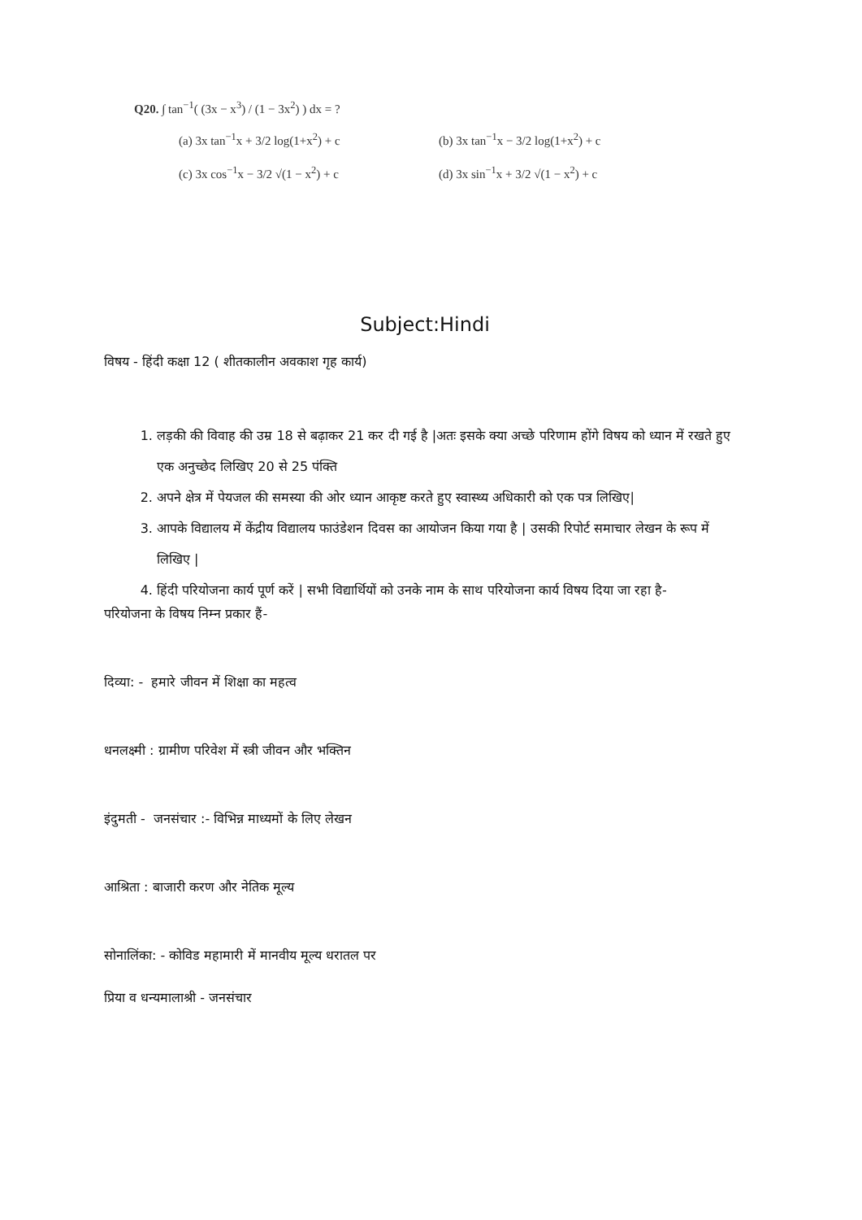Q20. ∫ tan<sup>−1</sup>( (3x − x<sup>3</sup>) / (1 − 3x<sup>2</sup>) ) dx = ?
(a) 3x tan<sup>−1</sup>x + 3/2 log(1+x<sup>2</sup>) + c
(b) 3x tan<sup>−1</sup>x − 3/2 log(1+x<sup>2</sup>) + c
(c) 3x cos<sup>−1</sup>x − 3/2 √(1 − x<sup>2</sup>) + c
(d) 3x sin<sup>−1</sup>x + 3/2 √(1 − x<sup>2</sup>) + c
Subject:Hindi
विषय - हिंदी कक्षा 12 ( शीतकालीन अवकाश गृह कार्य)
1. लड़की की विवाह की उम्र 18 से बढ़ाकर 21 कर दी गई है |अतः इसके क्या अच्छे परिणाम होंगे विषय को ध्यान में रखते हुए एक अनुच्छेद लिखिए 20 से 25 पंक्ति
2. अपने क्षेत्र में पेयजल की समस्या की ओर ध्यान आकृष्ट करते हुए स्वास्थ्य अधिकारी को एक पत्र लिखिए|
3. आपके विद्यालय में केंद्रीय विद्यालय फाउंडेशन दिवस का आयोजन किया गया है | उसकी रिपोर्ट समाचार लेखन के रूप में लिखिए |
4. हिंदी परियोजना कार्य पूर्ण करें | सभी विद्यार्थियों को उनके नाम के साथ परियोजना कार्य विषय दिया जा रहा है-
परियोजना के विषय निम्न प्रकार हैं-
दिव्या: - हमारे जीवन में शिक्षा का महत्व
धनलक्ष्मी : ग्रामीण परिवेश में स्त्री जीवन और भक्तिन
इंदुमती - जनसंचार :- विभिन्न माध्यमों के लिए लेखन
आश्रिता : बाजारी करण और नेतिक मूल्य
सोनालिंका: - कोविड महामारी में मानवीय मूल्य धरातल पर
प्रिया व धन्यमालाश्री - जनसंचार